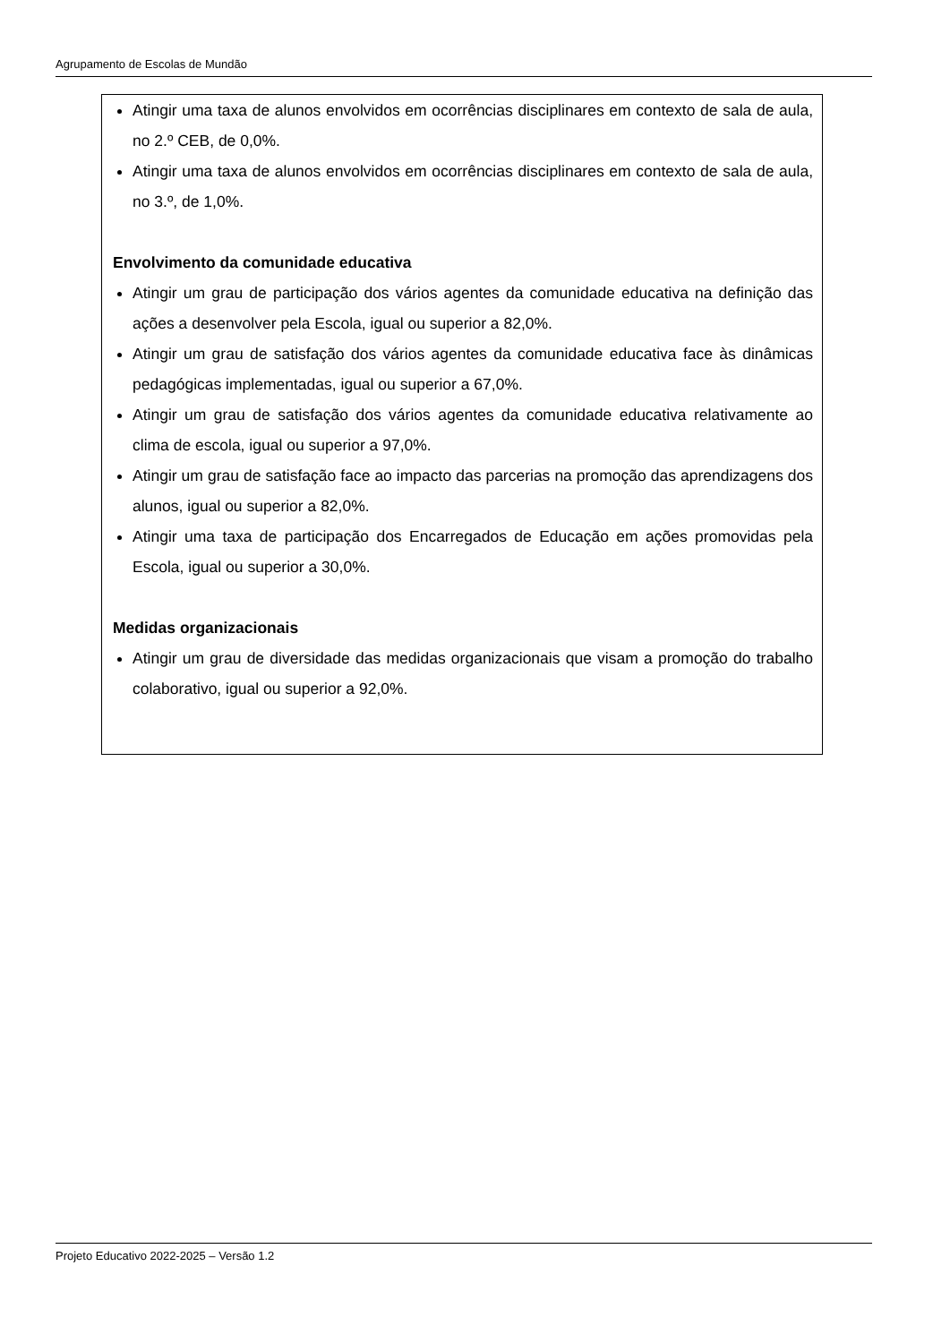Agrupamento de Escolas de Mundão
Atingir uma taxa de alunos envolvidos em ocorrências disciplinares em contexto de sala de aula, no 2.º CEB, de 0,0%.
Atingir uma taxa de alunos envolvidos em ocorrências disciplinares em contexto de sala de aula, no 3.º, de 1,0%.
Envolvimento da comunidade educativa
Atingir um grau de participação dos vários agentes da comunidade educativa na definição das ações a desenvolver pela Escola, igual ou superior a 82,0%.
Atingir um grau de satisfação dos vários agentes da comunidade educativa face às dinâmicas pedagógicas implementadas, igual ou superior a 67,0%.
Atingir um grau de satisfação dos vários agentes da comunidade educativa relativamente ao clima de escola, igual ou superior a 97,0%.
Atingir um grau de satisfação face ao impacto das parcerias na promoção das aprendizagens dos alunos, igual ou superior a 82,0%.
Atingir uma taxa de participação dos Encarregados de Educação em ações promovidas pela Escola, igual ou superior a 30,0%.
Medidas organizacionais
Atingir um grau de diversidade das medidas organizacionais que visam a promoção do trabalho colaborativo, igual ou superior a 92,0%.
Projeto Educativo 2022-2025 – Versão 1.2